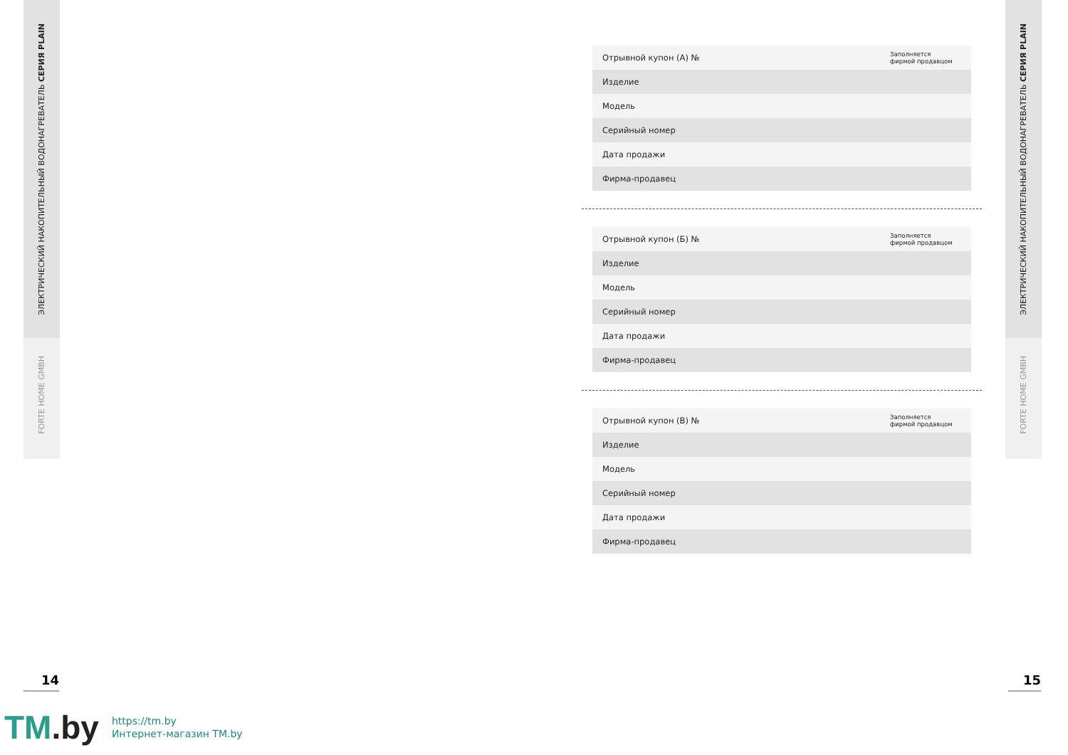ЭЛЕКТРИЧЕСКИЙ НАКОПИТЕЛЬНЫЙ ВОДОНАГРЕВАТЕЛЬ СЕРИЯ PLAIN
FORTE HOME GMBH
ЭЛЕКТРИЧЕСКИЙ НАКОПИТЕЛЬНЫЙ ВОДОНАГРЕВАТЕЛЬ СЕРИЯ PLAIN
FORTE HOME GMBH
| Отрывной купон (А) № | Заполняется фирмой продавцом |
| Изделие | |
| Модель | |
| Серийный номер | |
| Дата продажи | |
| Фирма-продавец | |
| Отрывной купон (Б) № | Заполняется фирмой продавцом |
| Изделие | |
| Модель | |
| Серийный номер | |
| Дата продажи | |
| Фирма-продавец | |
| Отрывной купон (В) № | Заполняется фирмой продавцом |
| Изделие | |
| Модель | |
| Серийный номер | |
| Дата продажи | |
| Фирма-продавец | |
14 15
TM.by
https://tm.by
Интернет-магазин TM.by